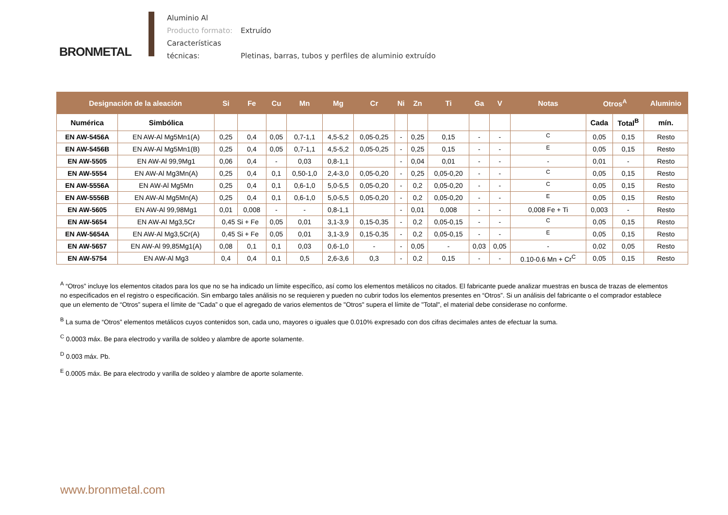BRONMETAL
Aluminio Al
Producto formato: Extruído
Características técnicas: Pletinas, barras, tubos y perfiles de aluminio extruído
| Designación de la aleación | | Si | Fe | Cu | Mn | Mg | Cr | Ni | Zn | Ti | Ga | V | Notas | Otros<sup>A</sup> | | Aluminio |
| --- | --- | --- | --- | --- | --- | --- | --- | --- | --- | --- | --- | --- | --- | --- | --- | --- |
| Numérica | Simbólica | | | | | | | | | | | | | Cada | Total<sup>B</sup> | mín. |
| EN AW-5456A | EN AW-Al Mg5Mn1(A) | 0,25 | 0,4 | 0,05 | 0,7-1,1 | 4,5-5,2 | 0,05-0,25 | - | 0,25 | 0,15 | - | - | <sup>C</sup> | 0,05 | 0,15 | Resto |
| EN AW-5456B | EN AW-Al Mg5Mn1(B) | 0,25 | 0,4 | 0,05 | 0,7-1,1 | 4,5-5,2 | 0,05-0,25 | - | 0,25 | 0,15 | - | - | <sup>E</sup> | 0,05 | 0,15 | Resto |
| EN AW-5505 | EN AW-Al 99,9Mg1 | 0,06 | 0,4 | - | 0,03 | 0,8-1,1 | | - | 0,04 | 0,01 | - | - | - | 0,01 | - | Resto |
| EN AW-5554 | EN AW-Al Mg3Mn(A) | 0,25 | 0,4 | 0,1 | 0,50-1,0 | 2,4-3,0 | 0,05-0,20 | - | 0,25 | 0,05-0,20 | - | - | <sup>C</sup> | 0,05 | 0,15 | Resto |
| EN AW-5556A | EN AW-Al Mg5Mn | 0,25 | 0,4 | 0,1 | 0,6-1,0 | 5,0-5,5 | 0,05-0,20 | - | 0,2 | 0,05-0,20 | - | - | <sup>C</sup> | 0,05 | 0,15 | Resto |
| EN AW-5556B | EN AW-Al Mg5Mn(A) | 0,25 | 0,4 | 0,1 | 0,6-1,0 | 5,0-5,5 | 0,05-0,20 | - | 0,2 | 0,05-0,20 | - | - | <sup>E</sup> | 0,05 | 0,15 | Resto |
| EN AW-5605 | EN AW-Al 99,98Mg1 | 0,01 | 0,008 | - | - | 0,8-1,1 | | - | 0,01 | 0,008 | - | - | 0,008 Fe + Ti | 0,003 | - | Resto |
| EN AW-5654 | EN AW-Al Mg3,5Cr | 0,45 Si + Fe | | 0,05 | 0,01 | 3,1-3,9 | 0,15-0,35 | - | 0,2 | 0,05-0,15 | - | - | <sup>C</sup> | 0,05 | 0,15 | Resto |
| EN AW-5654A | EN AW-Al Mg3,5Cr(A) | 0,45 Si + Fe | | 0,05 | 0,01 | 3,1-3,9 | 0,15-0,35 | - | 0,2 | 0,05-0,15 | - | - | <sup>E</sup> | 0,05 | 0,15 | Resto |
| EN AW-5657 | EN AW-Al 99,85Mg1(A) | 0,08 | 0,1 | 0,1 | 0,03 | 0,6-1,0 | - | - | 0,05 | - | 0,03 | 0,05 | - | 0,02 | 0,05 | Resto |
| EN AW-5754 | EN AW-Al Mg3 | 0,4 | 0,4 | 0,1 | 0,5 | 2,6-3,6 | 0,3 | - | 0,2 | 0,15 | - | - | 0.10-0.6 Mn + Cr<sup>C</sup> | 0,05 | 0,15 | Resto |
<sup>A</sup> “Otros” incluye los elementos citados para los que no se ha indicado un límite específico, así como los elementos metálicos no citados. El fabricante puede analizar muestras en busca de trazas de elementos no especificados en el registro o especificación. Sin embargo tales análisis no se requieren y pueden no cubrir todos los elementos presentes en “Otros”. Si un análisis del fabricante o el comprador establece que un elemento de “Otros” supera el límite de “Cada” o que el agregado de varios elementos de "Otros" supera el límite de "Total", el material debe considerase no conforme.
<sup>B</sup> La suma de “Otros” elementos metálicos cuyos contenidos son, cada uno, mayores o iguales que 0.010% expresado con dos cifras decimales antes de efectuar la suma.
<sup>C</sup> 0.0003 máx. Be para electrodo y varilla de soldeo y alambre de aporte solamente.
<sup>D</sup> 0.003 máx. Pb.
<sup>E</sup> 0.0005 máx. Be para electrodo y varilla de soldeo y alambre de aporte solamente.
www.bronmetal.com